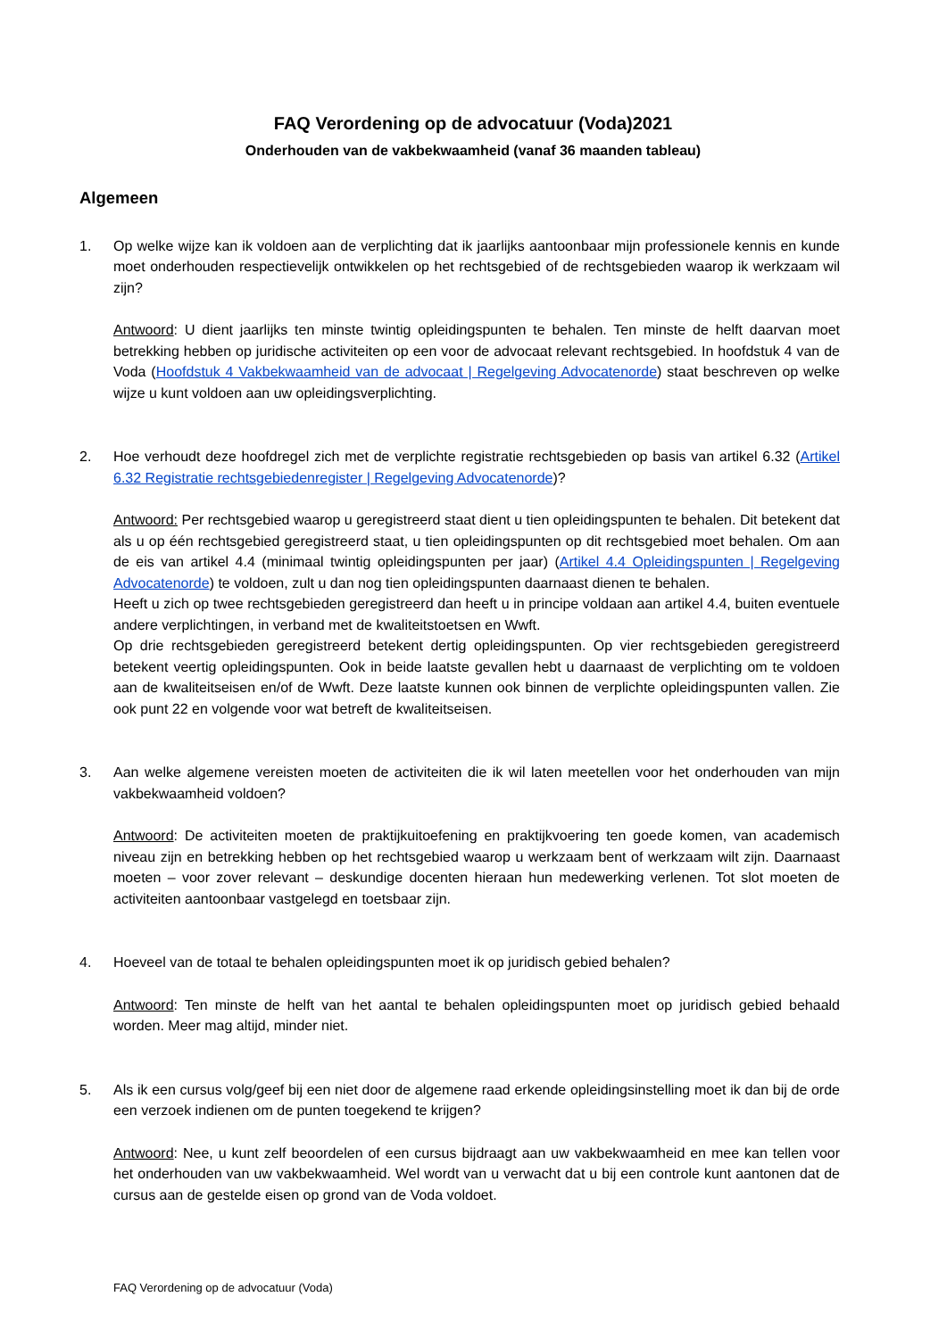FAQ Verordening op de advocatuur (Voda)2021
Onderhouden van de vakbekwaamheid (vanaf 36 maanden tableau)
Algemeen
1. Op welke wijze kan ik voldoen aan de verplichting dat ik jaarlijks aantoonbaar mijn professionele kennis en kunde moet onderhouden respectievelijk ontwikkelen op het rechtsgebied of de rechtsgebieden waarop ik werkzaam wil zijn?
Antwoord: U dient jaarlijks ten minste twintig opleidingspunten te behalen. Ten minste de helft daarvan moet betrekking hebben op juridische activiteiten op een voor de advocaat relevant rechtsgebied. In hoofdstuk 4 van de Voda (Hoofdstuk 4 Vakbekwaamheid van de advocaat | Regelgeving Advocatenorde) staat beschreven op welke wijze u kunt voldoen aan uw opleidingsverplichting.
2. Hoe verhoudt deze hoofdregel zich met de verplichte registratie rechtsgebieden op basis van artikel 6.32 (Artikel 6.32 Registratie rechtsgebiedenregister | Regelgeving Advocatenorde)?
Antwoord: Per rechtsgebied waarop u geregistreerd staat dient u tien opleidingspunten te behalen. Dit betekent dat als u op één rechtsgebied geregistreerd staat, u tien opleidingspunten op dit rechtsgebied moet behalen. Om aan de eis van artikel 4.4 (minimaal twintig opleidingspunten per jaar) (Artikel 4.4 Opleidingspunten | Regelgeving Advocatenorde) te voldoen, zult u dan nog tien opleidingspunten daarnaast dienen te behalen.
Heeft u zich op twee rechtsgebieden geregistreerd dan heeft u in principe voldaan aan artikel 4.4, buiten eventuele andere verplichtingen, in verband met de kwaliteitstoetsen en Wwft.
Op drie rechtsgebieden geregistreerd betekent dertig opleidingspunten. Op vier rechtsgebieden geregistreerd betekent veertig opleidingspunten. Ook in beide laatste gevallen hebt u daarnaast de verplichting om te voldoen aan de kwaliteitseisen en/of de Wwft. Deze laatste kunnen ook binnen de verplichte opleidingspunten vallen. Zie ook punt 22 en volgende voor wat betreft de kwaliteitseisen.
3. Aan welke algemene vereisten moeten de activiteiten die ik wil laten meetellen voor het onderhouden van mijn vakbekwaamheid voldoen?
Antwoord: De activiteiten moeten de praktijkuitoefening en praktijkvoering ten goede komen, van academisch niveau zijn en betrekking hebben op het rechtsgebied waarop u werkzaam bent of werkzaam wilt zijn. Daarnaast moeten – voor zover relevant – deskundige docenten hieraan hun medewerking verlenen. Tot slot moeten de activiteiten aantoonbaar vastgelegd en toetsbaar zijn.
4. Hoeveel van de totaal te behalen opleidingspunten moet ik op juridisch gebied behalen?
Antwoord: Ten minste de helft van het aantal te behalen opleidingspunten moet op juridisch gebied behaald worden. Meer mag altijd, minder niet.
5. Als ik een cursus volg/geef bij een niet door de algemene raad erkende opleidingsinstelling moet ik dan bij de orde een verzoek indienen om de punten toegekend te krijgen?
Antwoord: Nee, u kunt zelf beoordelen of een cursus bijdraagt aan uw vakbekwaamheid en mee kan tellen voor het onderhouden van uw vakbekwaamheid. Wel wordt van u verwacht dat u bij een controle kunt aantonen dat de cursus aan de gestelde eisen op grond van de Voda voldoet.
FAQ Verordening op de advocatuur (Voda)